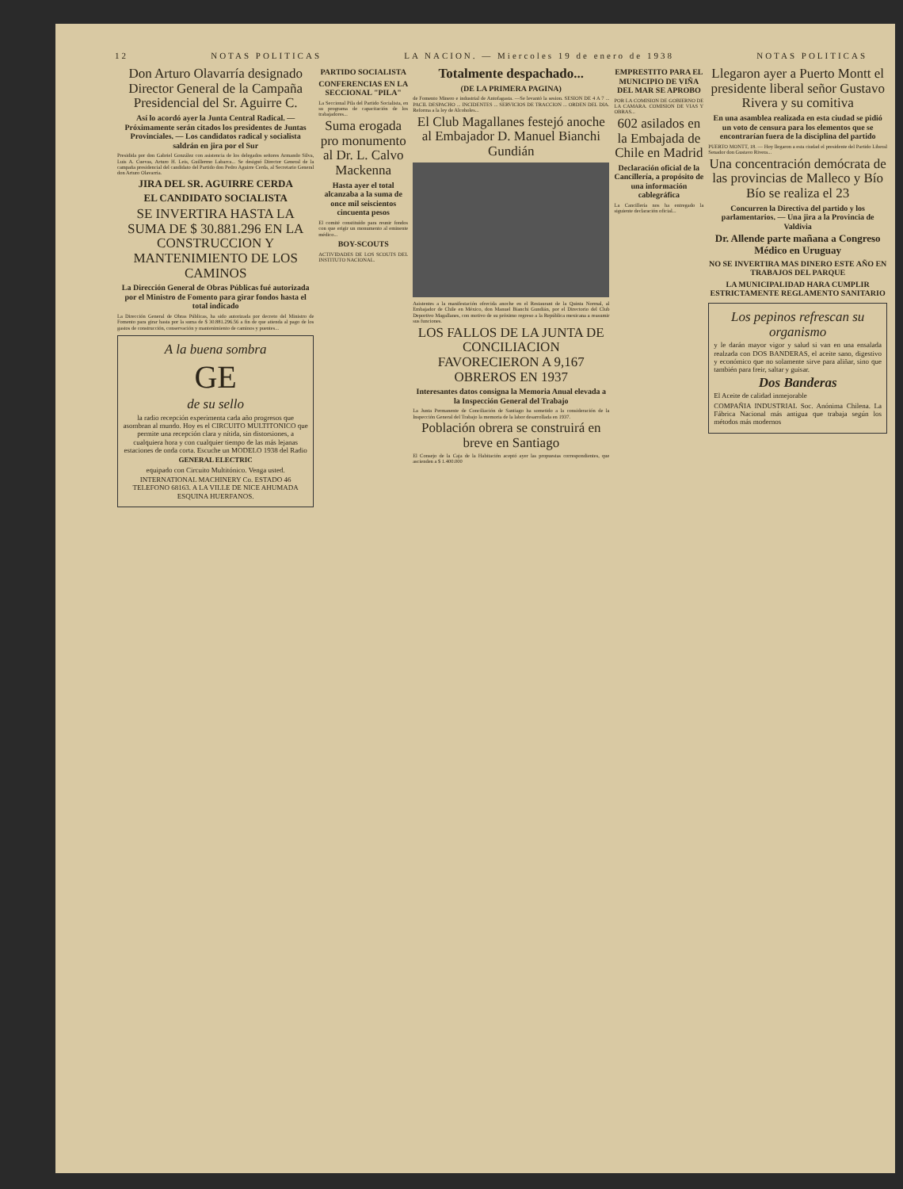12 NOTAS POLITICAS LA NACION. — Miercoles 19 de enero de 1938 NOTAS POLITICAS
Don Arturo Olavarría designado Director General de la Campaña Presidencial del Sr. Aguirre C.
Así lo acordó ayer la Junta Central Radical. — Próximamente serán citados los presidentes de Juntas Provinciales. — Los candidatos radical y socialista saldrán en jira por el Sur
Presidida por don Gabriel González con asistencia de los delegados señores Armando Silva, Luis A. Cuevas, Arturo H. Leis, Guillermo Labarca... Se designó Director General de la campaña presidencial del candidato del Partido don Pedro Aguirre Cerda, al Secretario General don Arturo Olavarría.
JIRA DEL SR. AGUIRRE CERDA
EL CANDIDATO SOCIALISTA
SE INVERTIRA HASTA LA SUMA DE $ 30.881.296 EN LA CONSTRUCCION Y MANTENIMIENTO DE LOS CAMINOS
La Dirección General de Obras Públicas fué autorizada por el Ministro de Fomento para girar fondos hasta el total indicado
La Dirección General de Obras Públicas, ha sido autorizada por decreto del Ministro de Fomento para girar hasta por la suma de $ 30.881.296.56 a fin de que atienda al pago de los gastos de construcción, conservación y mantenimiento de caminos y puentes...
A la buena sombra
GE
de su sello
la radio recepción experimenta cada año progresos que asombran al mundo. Hoy es el CIRCUITO MULTITONICO que permite una recepción clara y nítida, sin distorsiones, a cualquiera hora y con cualquier tiempo de las más lejanas estaciones de onda corta. Escuche un MODELO 1938 del Radio
GENERAL ELECTRIC
equipado con Circuito Multitónico. Venga usted.
INTERNATIONAL MACHINERY Co. ESTADO 46 TELEFONO 68163. A LA VILLE DE NICE AHUMADA ESQUINA HUERFANOS.
PARTIDO SOCIALISTA
CONFERENCIAS EN LA SECCIONAL "PILA"
La Seccional Pila del Partido Socialista, en su programa de capacitación de los trabajadores...
Suma erogada pro monumento al Dr. L. Calvo Mackenna
Hasta ayer el total alcanzaba a la suma de once mil seiscientos cincuenta pesos
El comité constituído para reunir fondos con que erigir un monumento al eminente médico...
BOY-SCOUTS
ACTIVIDADES DE LOS SCOUTS DEL INSTITUTO NACIONAL.
Totalmente despachado...
(DE LA PRIMERA PAGINA)
de Fomento Minero e industrial de Antofagasta. —Se levantó la sesion. SESION DE 4 A 7 ... PACIL DESPACHO ... INCIDENTES ... SERVICIOS DE TRACCION ... ORDEN DEL DIA. Reforma a la ley de Alcoholes...
El Club Magallanes festejó anoche al Embajador D. Manuel Bianchi Gundián
Asistentes a la manifestación ofrecida anoche en el Restaurant de la Quinta Normal, al Embajador de Chile en México, don Manuel Bianchi Gundián, por el Directorio del Club Deportivo Magallanes, con motivo de su próximo regreso a la República mexicana a reasumir sus funciones.
LOS FALLOS DE LA JUNTA DE CONCILIACION FAVORECIERON A 9,167 OBREROS EN 1937
Interesantes datos consigna la Memoria Anual elevada a la Inspección General del Trabajo
La Junta Permanente de Conciliación de Santiago ha sometido a la consideración de la Inspección General del Trabajo la memoria de la labor desarrollada en 1937.
Población obrera se construirá en breve en Santiago
El Consejo de la Caja de la Habitación aceptó ayer las propuestas correspondientes, que ascienden a $ 1.400.000
EMPRESTITO PARA EL MUNICIPIO DE VIÑA DEL MAR SE APROBO
POR LA COMISION DE GOBIERNO DE LA CAMARA. COMISION DE VIAS Y OBRAS...
602 asilados en la Embajada de Chile en Madrid
Declaración oficial de la Cancillería, a propósito de una información cablegráfica
La Cancillería nos ha entregado la siguiente declaración oficial...
Llegaron ayer a Puerto Montt el presidente liberal señor Gustavo Rivera y su comitiva
En una asamblea realizada en esta ciudad se pidió un voto de censura para los elementos que se encontrarían fuera de la disciplina del partido
PUERTO MONTT, 18. — Hoy llegaron a esta ciudad el presidente del Partido Liberal Senador don Gustavo Rivera...
Una concentración demócrata de las provincias de Malleco y Bío Bío se realiza el 23
Concurren la Directiva del partido y los parlamentarios. — Una jira a la Provincia de Valdivia
Dr. Allende parte mañana a Congreso Médico en Uruguay
NO SE INVERTIRA MAS DINERO ESTE AÑO EN TRABAJOS DEL PARQUE
LA MUNICIPALIDAD HARA CUMPLIR ESTRICTAMENTE REGLAMENTO SANITARIO
Los pepinos refrescan su organismo
y le darán mayor vigor y salud si van en una ensalada realzada con DOS BANDERAS, el aceite sano, digestivo y económico que no solamente sirve para aliñar, sino que también para freir, saltar y guisar.
Dos Banderas
El Aceite de calidad inmejorable
COMPAÑIA INDUSTRIAL Soc. Anónima Chilena. La Fábrica Nacional más antigua que trabaja según los métodos más modernos